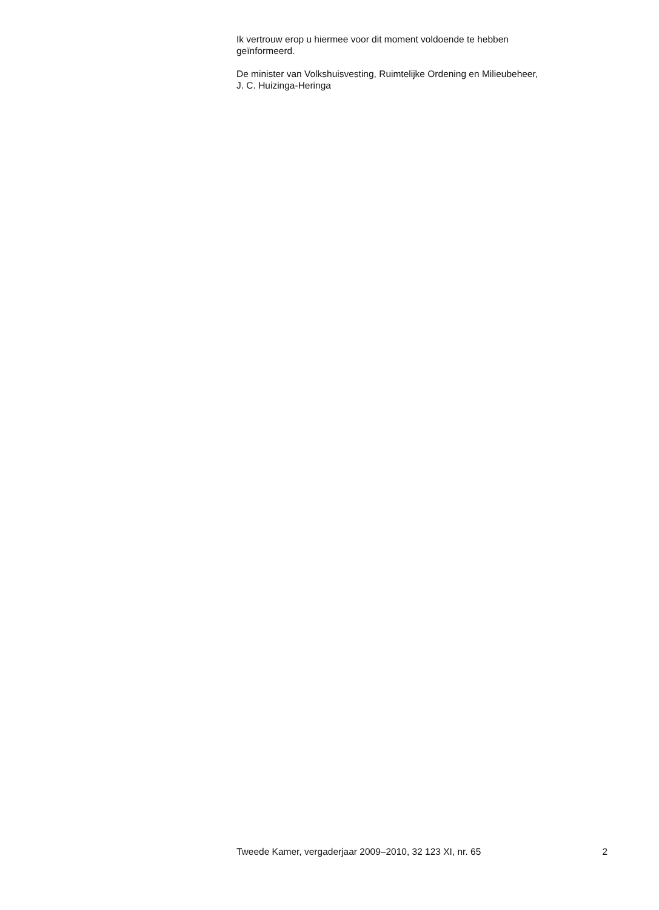Ik vertrouw erop u hiermee voor dit moment voldoende te hebben
geïnformeerd.
De minister van Volkshuisvesting, Ruimtelijke Ordening en Milieubeheer,
J. C. Huizinga-Heringa
Tweede Kamer, vergaderjaar 2009–2010, 32 123 XI, nr. 65 2